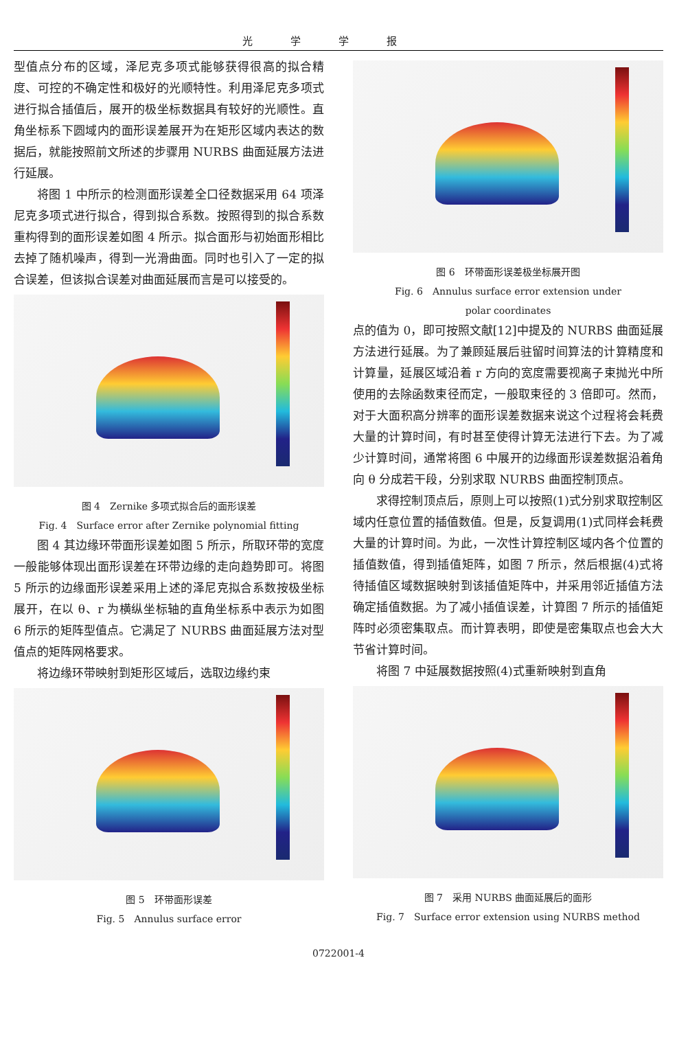光学学报
型值点分布的区域，泽尼克多项式能够获得很高的拟合精度、可控的不确定性和极好的光顺特性。利用泽尼克多项式进行拟合插值后，展开的极坐标数据具有较好的光顺性。直角坐标系下圆域内的面形误差展开为在矩形区域内表达的数据后，就能按照前文所述的步骤用 NURBS 曲面延展方法进行延展。
将图 1 中所示的检测面形误差全口径数据采用 64 项泽尼克多项式进行拟合，得到拟合系数。按照得到的拟合系数重构得到的面形误差如图 4 所示。拟合面形与初始面形相比去掉了随机噪声，得到一光滑曲面。同时也引入了一定的拟合误差，但该拟合误差对曲面延展而言是可以接受的。
图 4　Zernike 多项式拟合后的面形误差
Fig. 4　Surface error after Zernike polynomial fitting
图 4 其边缘环带面形误差如图 5 所示，所取环带的宽度一般能够体现出面形误差在环带边缘的走向趋势即可。将图 5 所示的边缘面形误差采用上述的泽尼克拟合系数按极坐标展开，在以 θ、r 为横纵坐标轴的直角坐标系中表示为如图 6 所示的矩阵型值点。它满足了 NURBS 曲面延展方法对型值点的矩阵网格要求。
将边缘环带映射到矩形区域后，选取边缘约束
图 5　环带面形误差
Fig. 5　Annulus surface error
图 6　环带面形误差极坐标展开图
Fig. 6　Annulus surface error extension under
polar coordinates
点的值为 0，即可按照文献[12]中提及的 NURBS 曲面延展方法进行延展。为了兼顾延展后驻留时间算法的计算精度和计算量，延展区域沿着 r 方向的宽度需要视离子束抛光中所使用的去除函数束径而定，一般取束径的 3 倍即可。然而，对于大面积高分辨率的面形误差数据来说这个过程将会耗费大量的计算时间，有时甚至使得计算无法进行下去。为了减少计算时间，通常将图 6 中展开的边缘面形误差数据沿着角向 θ 分成若干段，分别求取 NURBS 曲面控制顶点。
求得控制顶点后，原则上可以按照(1)式分别求取控制区域内任意位置的插值数值。但是，反复调用(1)式同样会耗费大量的计算时间。为此，一次性计算控制区域内各个位置的插值数值，得到插值矩阵，如图 7 所示，然后根据(4)式将待插值区域数据映射到该插值矩阵中，并采用邻近插值方法确定插值数据。为了减小插值误差，计算图 7 所示的插值矩阵时必须密集取点。而计算表明，即使是密集取点也会大大节省计算时间。
将图 7 中延展数据按照(4)式重新映射到直角
图 7　采用 NURBS 曲面延展后的面形
Fig. 7　Surface error extension using NURBS method
0722001-4